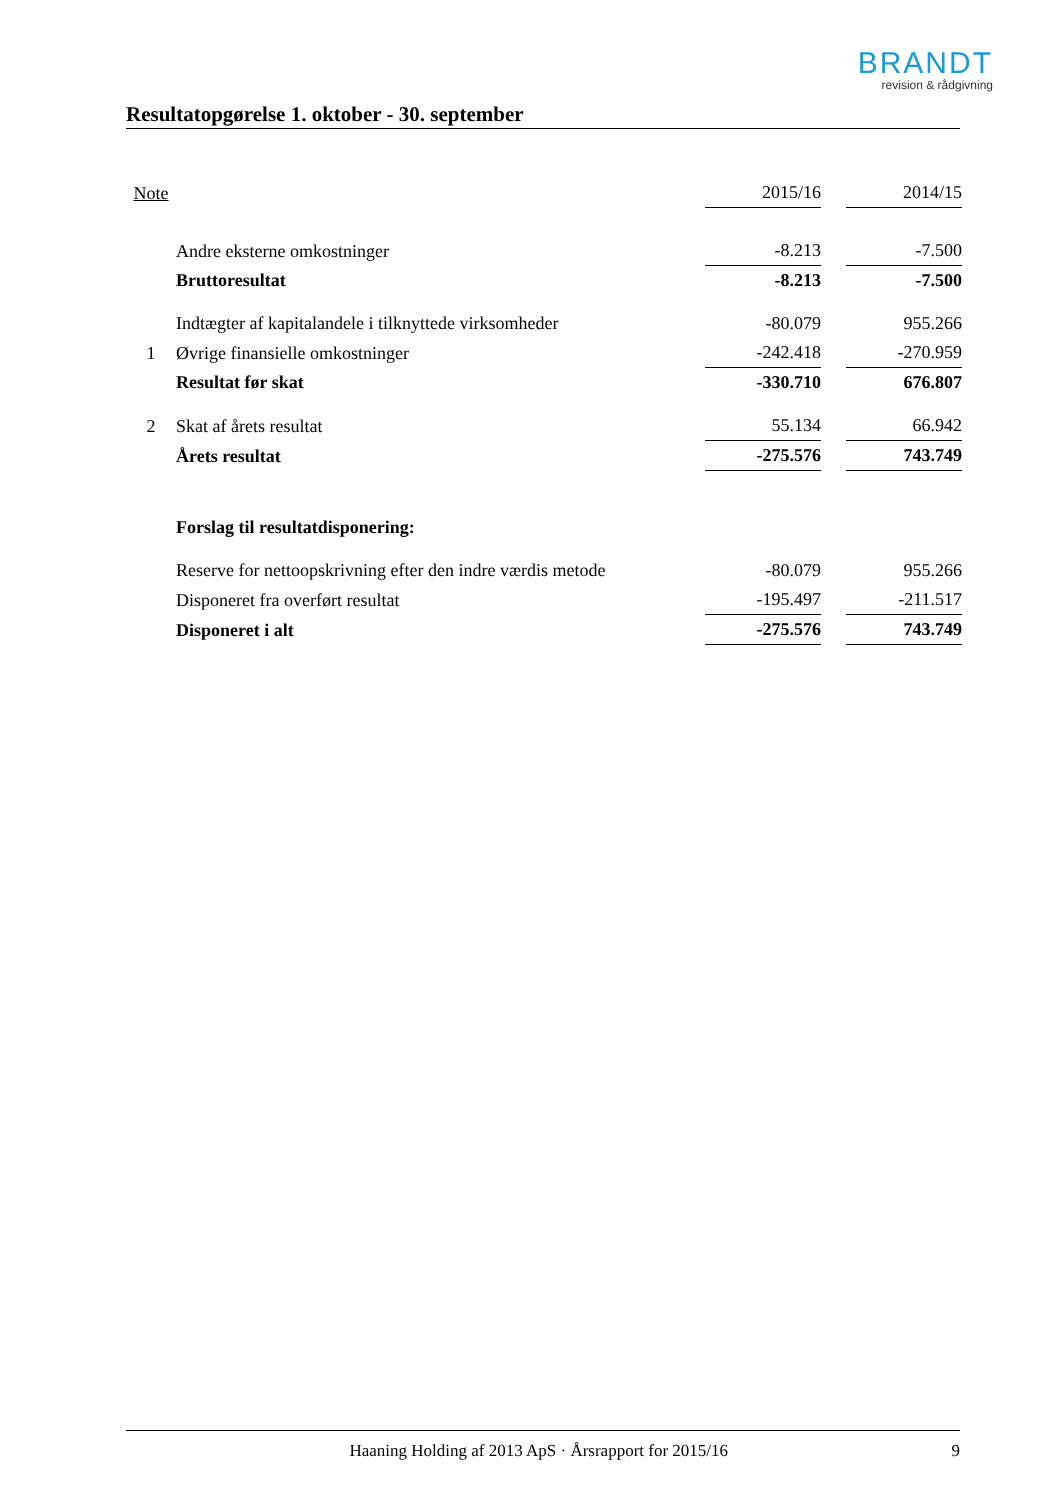BRANDT
revision & rådgivning
Resultatopgørelse 1. oktober - 30. september
| Note | | 2015/16 | | 2014/15 |
| --- | --- | --- | --- | --- |
| | Andre eksterne omkostninger | -8.213 | | -7.500 |
| | Bruttoresultat | -8.213 | | -7.500 |
| | Indtægter af kapitalandele i tilknyttede virksomheder | -80.079 | | 955.266 |
| 1 | Øvrige finansielle omkostninger | -242.418 | | -270.959 |
| | Resultat før skat | -330.710 | | 676.807 |
| 2 | Skat af årets resultat | 55.134 | | 66.942 |
| | Årets resultat | -275.576 | | 743.749 |
| | Forslag til resultatdisponering: | | | |
| | Reserve for nettoopskrivning efter den indre værdis metode | -80.079 | | 955.266 |
| | Disponeret fra overført resultat | -195.497 | | -211.517 |
| | Disponeret i alt | -275.576 | | 743.749 |
Haaning Holding af 2013 ApS · Årsrapport for 2015/16 9